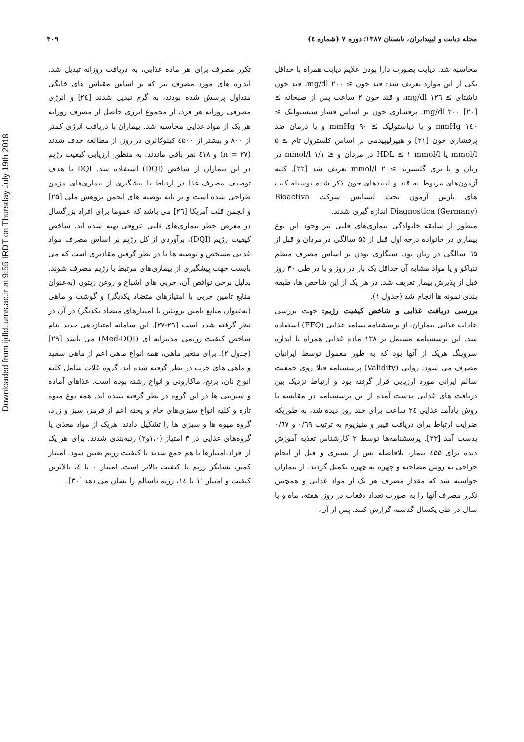Downloaded from ijdld.tums.ac.ir at 9:55 IRDT on Thursday July 19th 2018
مجله دیابت و لیپیدایران، تابستان ۱۳۸۷؛ دوره ۷ (شماره ٤) ۴۰۹
محاسبه شد. دیابت بصورت دارا بودن علایم دیابت همراه با حداقل یکی از این موارد تعریف شد: قند خون ≥ mg/dl ۲۰۰، قند خون ناشتای ≥ mg/dl ۱۲٦، و قند خون ۲ ساعت پس از صبحانه ≥ mg/dl ۲۰۰ [۲۰]. پرفشاری خون بر اساس فشار سیستولیک ≥ ۱٤۰ mmHg و یا دیاستولیک ≥ ۹۰ mmHg و یا درمان ضد پرفشاری خون [۲۱] و هیپرلیپیدمی بر اساس کلسترول تام ≥ ۵ mmol/l یا HDL ≤ ۱ mmol/l در مردان و ≤ ۱/۱ mmol/l در زنان و یا تری گلیسرید ≥ ۲ mmol/l تعریف شد [۲۲]. کلیه آزمون‌های مربوط به قند و لیپیدهای خون ذکر شده بوسیله کیت های پارس آزمون تحت لیسانس شرکت Bioactiva Diagnostica (Germany) اندازه گیری شدند.
منظور از سابقه خانوادگی بیماری‌های قلبی نیز وجود این نوع بیماری در خانواده درجه اول قبل از ۵۵ سالگی در مردان و قبل از ٦۵ سالگی در زنان بود. سیگاری بودن بر اساس مصرف منظم تنباکو و یا مواد مشابه آن حداقل یک بار در روز و یا در طی ۳۰ روز قبل از پذیرش بیمار تعریف شد. در هر یک از این شاخص ها، طبقه بندی نمونه ها انجام شد (جدول ۱).
بررسی دریافت غذایی و شاخص کیفیت رژیم: جهت بررسی عادات غذایی بیماران، از پرسشنامه بسامد غذایی (FFQ) استفاده شد. این پرسشنامه مشتمل بر ۱۳۸ ماده غذایی همراه با اندازه سروینگ هریک از آنها بود که به طور معمول توسط ایرانیان مصرف می شود. روایی (Validity) پرسشنامه قبلا روی جمعیت سالم ایرانی مورد ارزیابی قرار گرفته بود و ارتباط نزدیک بین دریافت های غذایی بدست آمده از این پرسشنامه در مقایسه با روش یادآمد غذایی ۲٤ ساعت برای چند روز دیده شد، به طوریکه ضرایب ارتباط برای دریافت فیبر و منیزیوم به ترتیب ۰/٦۹ و ۰/٦۷ بدست آمد [۲۳]. پرسشنامه‌ها توسط ۲ کارشناس تغذیه آموزش دیده برای ٤۵۵ بیمار، بلافاصله پس از بستری و قبل از انجام جراحی به روش مصاحبه و چهره به چهره تکمیل گردید. از بیماران خواسته شد که مقدار مصرف هر یک از مواد غذایی و همچنین تکرر مصرف آنها را به صورت تعداد دفعات در روز، هفته، ماه و یا سال در طی یکسال گذشته گزارش کنند. پس از آن،
تکرر مصرف برای هر ماده غذایی، به دریافت روزانه تبدیل شد. اندازه های مورد مصرف نیز که بر اساس مقیاس های خانگی متداول پرسش شده بودند، به گرم تبدیل شدند [۲٤] و انرژی مصرفی روزانه هر فرد، از مجموع انرژی حاصل از مصرف روزانه هر یک از مواد غذایی محاسبه شد. بیماران با دریافت انرژی کمتر از ۸۰۰ و بیشتر از ٤۵۰۰ کیلوکالری در روز، از مطالعه حذف شدند (n = ۳۷) و ٤۱۸ نفر باقی ماندند. به منظور ارزیابی کیفیت رژیم در این بیماران از شاخص (DQI) استفاده شد. DQI با هدف توصیف مصرف غذا در ارتباط با پیشگیری از بیماری‌های مزمن طراحی شده است و بر پایه توصیه های انجمن پژوهش ملی [۲۵] و انجمن قلب آمریکا [۲٦] می باشد که عموما برای افراد بزرگسال در معرض خطر بیماری‌های قلبی عروقی تهیه شده اند. شاخص کیفیت رژیم (DQI)، برآوردی از کل رژیم بر اساس مصرف مواد غذایی مشخص و توصیه ها با در نظر گرفتن مقادیری است که می بایست جهت پیشگیری از بیماری‌های مرتبط با رژیم مصرف شوند. بدلیل برخی نواقص آن، چربی های اشباع و روغن زیتون (به‌عنوان منابع تامین چربی با امتیازهای متضاد یکدیگر) و گوشت و ماهی (به‌عنوان منابع تامین پروتئین با امتیازهای متضاد یکدیگر) در آن در نظر گرفته شده است [۲۹-۲۷]. این سامانه امتیازدهی جدید بنام شاخص کیفیت رژیمی مدیترانه ای (Med-DQI) می باشد [۲۹] (جدول ۲). برای متغیر ماهی، همه انواع ماهی اعم از ماهی سفید و ماهی های چرب در نظر گرفته شده اند. گروه غلات شامل کلیه انواع نان، برنج، ماکارونی و انواع رشته بوده است. غذاهای آماده و شیرینی ها در این گروه در نظر گرفته نشده اند. همه نوع میوه تازه و کلیه انواع سبزی‌های خام و پخته اعم از قرمز، سبز و زرد، گروه میوه ها و سبزی ها را تشکیل دادند. هریک از مواد مغذی یا گروه‌های غذایی در ۳ امتیاز (۱،۰و۲) رتبه‌بندی شدند. برای هر یک از افراد،امتیازها با هم جمع شدند تا کیفیت رژیم تعیین شود. امتیاز کمتر، نشانگر رژیم با کیفیت بالاتر است. امتیاز ۰ تا ٤، بالاترین کیفیت و امتیاز ۱۱ تا ۱٤، رژیم ناسالم را نشان می دهد [۳۰].